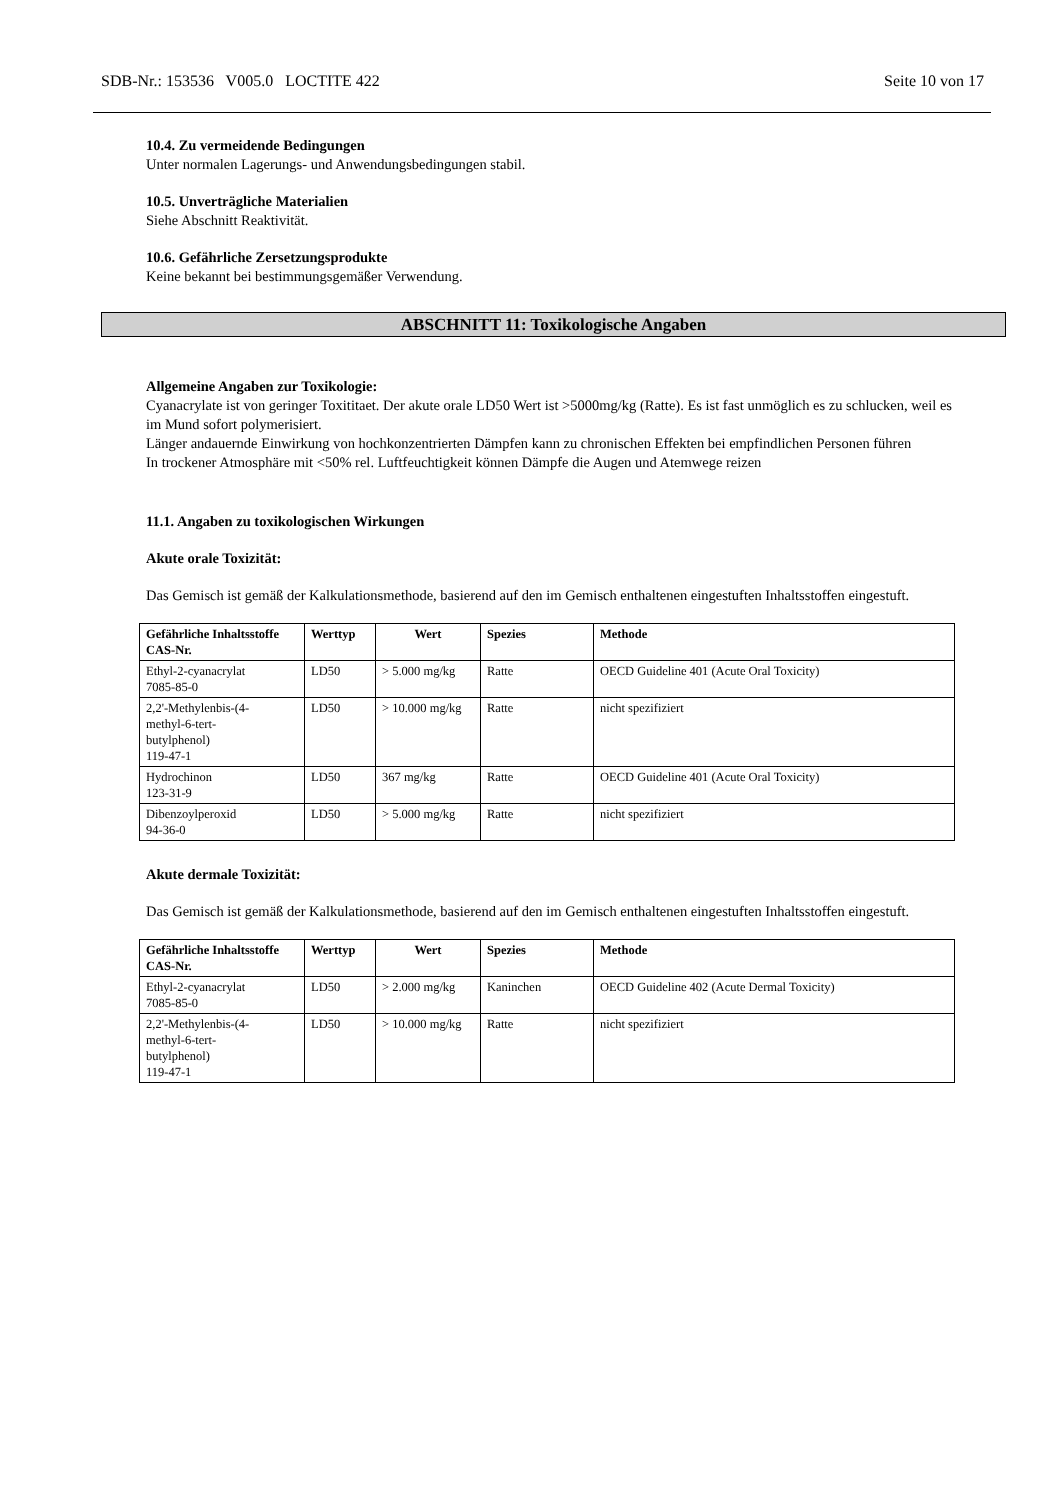SDB-Nr.: 153536 V005.0 LOCTITE 422 Seite 10 von 17
10.4. Zu vermeidende Bedingungen
Unter normalen Lagerungs- und Anwendungsbedingungen stabil.
10.5. Unverträgliche Materialien
Siehe Abschnitt Reaktivität.
10.6. Gefährliche Zersetzungsprodukte
Keine bekannt bei bestimmungsgemäßer Verwendung.
ABSCHNITT 11: Toxikologische Angaben
Allgemeine Angaben zur Toxikologie:
Cyanacrylate ist von geringer Toxititaet. Der akute orale LD50 Wert ist >5000mg/kg (Ratte). Es ist fast unmöglich es zu schlucken, weil es im Mund sofort polymerisiert.
Länger andauernde Einwirkung von hochkonzentrierten Dämpfen kann zu chronischen Effekten bei empfindlichen Personen führen
In trockener Atmosphäre mit <50% rel. Luftfeuchtigkeit können Dämpfe die Augen und Atemwege reizen
11.1. Angaben zu toxikologischen Wirkungen
Akute orale Toxizität:
Das Gemisch ist gemäß der Kalkulationsmethode, basierend auf den im Gemisch enthaltenen eingestuften Inhaltsstoffen eingestuft.
| Gefährliche Inhaltsstoffe CAS-Nr. | Werttyp | Wert | Spezies | Methode |
| --- | --- | --- | --- | --- |
| Ethyl-2-cyanacrylat 7085-85-0 | LD50 | > 5.000 mg/kg | Ratte | OECD Guideline 401 (Acute Oral Toxicity) |
| 2,2'-Methylenbis-(4- methyl-6-tert- butylphenol) 119-47-1 | LD50 | > 10.000 mg/kg | Ratte | nicht spezifiziert |
| Hydrochinon 123-31-9 | LD50 | 367 mg/kg | Ratte | OECD Guideline 401 (Acute Oral Toxicity) |
| Dibenzoylperoxid 94-36-0 | LD50 | > 5.000 mg/kg | Ratte | nicht spezifiziert |
Akute dermale Toxizität:
Das Gemisch ist gemäß der Kalkulationsmethode, basierend auf den im Gemisch enthaltenen eingestuften Inhaltsstoffen eingestuft.
| Gefährliche Inhaltsstoffe CAS-Nr. | Werttyp | Wert | Spezies | Methode |
| --- | --- | --- | --- | --- |
| Ethyl-2-cyanacrylat 7085-85-0 | LD50 | > 2.000 mg/kg | Kaninchen | OECD Guideline 402 (Acute Dermal Toxicity) |
| 2,2'-Methylenbis-(4- methyl-6-tert- butylphenol) 119-47-1 | LD50 | > 10.000 mg/kg | Ratte | nicht spezifiziert |